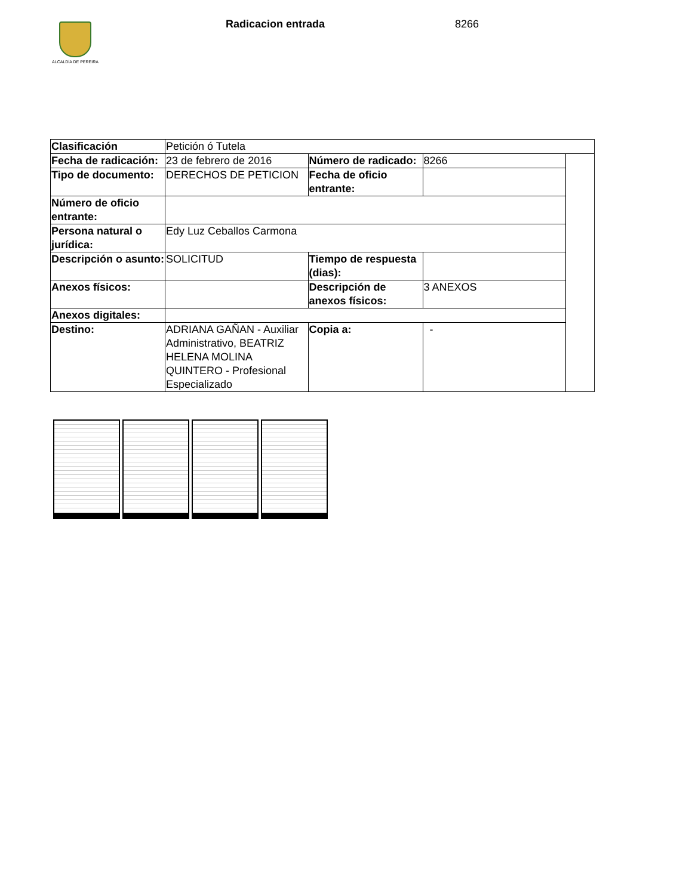ALCALDÍA DE PEREIRA Radicacion entrada 8266
| Clasificación | Petición ó Tutela | | | |
| Fecha de radicación: | 23 de febrero de 2016 | Número de radicado: | 8266 | |
| Tipo de documento: | DERECHOS DE PETICION | Fecha de oficio entrante: | | |
| Número de oficio entrante: | | | | |
| Persona natural o jurídica: | Edy Luz Ceballos Carmona | | | |
| Descripción o asunto: | SOLICITUD | Tiempo de respuesta (dias): | | |
| Anexos físicos: | | Descripción de anexos físicos: | 3 ANEXOS | |
| Anexos digitales: | | | | |
| Destino: | ADRIANA GAÑAN - Auxiliar Administrativo, BEATRIZ HELENA MOLINA QUINTERO - Profesional Especializado | Copia a: | - | |